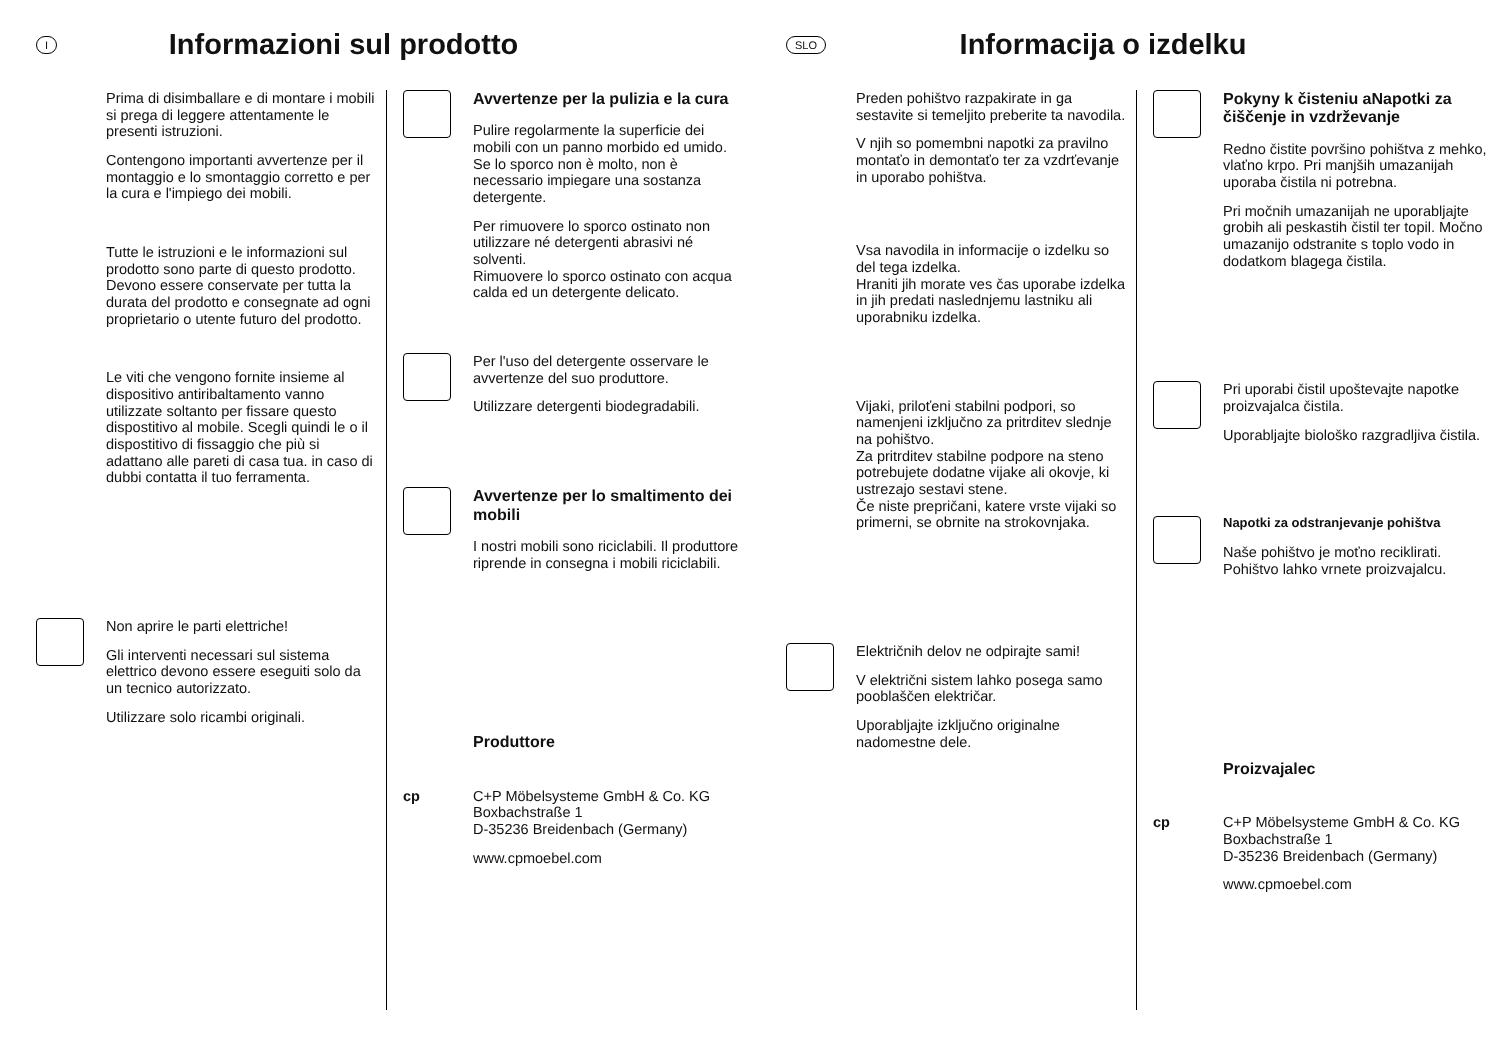I
Informazioni sul prodotto
Prima di disimballare e di montare i mobili si prega di leggere attentamente le presenti istruzioni.
Contengono importanti avvertenze per il montaggio e lo smontaggio corretto e per la cura e l'impiego dei mobili.
Tutte le istruzioni e le informazioni sul prodotto sono parte di questo prodotto.
Devono essere conservate per tutta la durata del prodotto e consegnate ad ogni proprietario o utente futuro del prodotto.
Le viti che vengono fornite insieme al dispositivo antiribaltamento vanno utilizzate soltanto per fissare questo dispostitivo al mobile. Scegli quindi le o il dispostitivo di fissaggio che più si adattano alle pareti di casa tua. in caso di dubbi contatta il tuo ferramenta.
Non aprire le parti elettriche!
Gli interventi necessari sul sistema elettrico devono essere eseguiti solo da un tecnico autorizzato.
Utilizzare solo ricambi originali.
Avvertenze per la pulizia e la cura
Pulire regolarmente la superficie dei mobili con un panno morbido ed umido.
Se lo sporco non è molto, non è necessario impiegare una sostanza detergente.
Per rimuovere lo sporco ostinato non utilizzare né detergenti abrasivi né solventi.
Rimuovere lo sporco ostinato con acqua calda ed un detergente delicato.
Per l'uso del detergente osservare le avvertenze del suo produttore.
Utilizzare detergenti biodegradabili.
Avvertenze per lo smaltimento dei mobili
I nostri mobili sono riciclabili. Il produttore riprende in consegna i mobili riciclabili.
Produttore
cp C+P Möbelsysteme GmbH & Co. KG
Boxbachstraße 1
D-35236 Breidenbach (Germany)
www.cpmoebel.com
SLO
Informacija o izdelku
Preden pohištvo razpakirate in ga sestavite si temeljito preberite ta navodila.
V njih so pomembni napotki za pravilno montaťo in demontaťo ter za vzdrťevanje in uporabo pohištva.
Vsa navodila in informacije o izdelku so del tega izdelka.
Hraniti jih morate ves čas uporabe izdelka in jih predati naslednjemu lastniku ali uporabniku izdelka.
Vijaki, priloťeni stabilni podpori, so namenjeni izključno za pritrditev slednje na pohištvo.
Za pritrditev stabilne podpore na steno potrebujete dodatne vijake ali okovje, ki ustrezajo sestavi stene.
Če niste prepričani, katere vrste vijaki so primerni, se obrnite na strokovnjaka.
Električnih delov ne odpirajte sami!
V električni sistem lahko posega samo pooblaščen električar.
Uporabljajte izključno originalne nadomestne dele.
Pokyny k čisteniu aNapotki za čiščenje in vzdrževanje
Redno čistite površino pohištva z mehko, vlaťno krpo. Pri manjših umazanijah uporaba čistila ni potrebna.
Pri močnih umazanijah ne uporabljajte grobih ali peskastih čistil ter topil. Močno umazanijo odstranite s toplo vodo in dodatkom blagega čistila.
Pri uporabi čistil upoštevajte napotke proizvajalca čistila.
Uporabljajte biološko razgradljiva čistila.
Napotki za odstranjevanje pohištva
Naše pohištvo je moťno reciklirati. Pohištvo lahko vrnete proizvajalcu.
Proizvajalec
cp C+P Möbelsysteme GmbH & Co. KG
Boxbachstraße 1
D-35236 Breidenbach (Germany)
www.cpmoebel.com